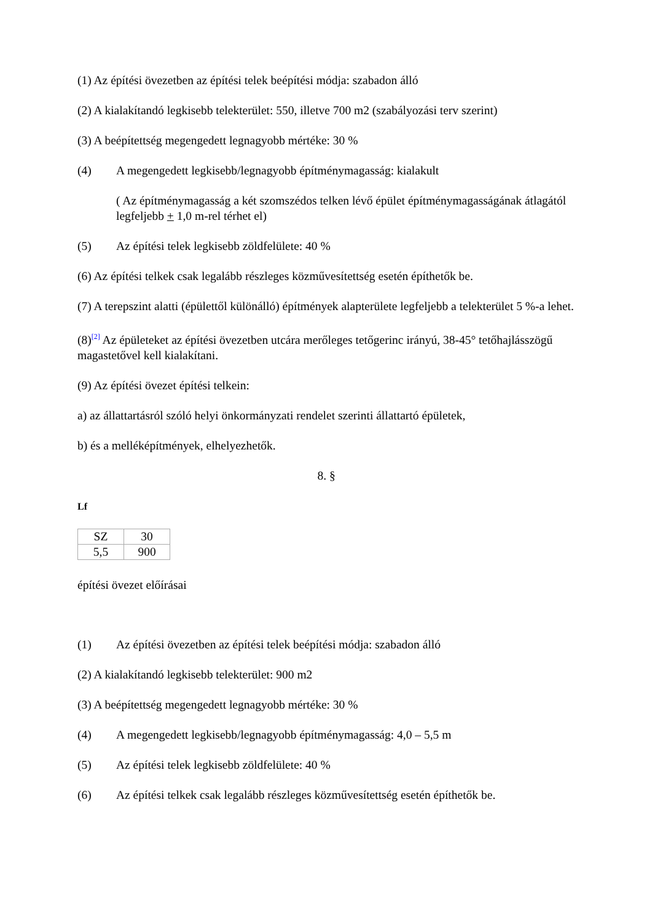(1) Az építési övezetben az építési telek beépítési módja: szabadon álló
(2) A kialakítandó legkisebb telekterület: 550, illetve 700 m2 (szabályozási terv szerint)
(3) A beépítettség megengedett legnagyobb mértéke: 30 %
(4) A megengedett legkisebb/legnagyobb építménymagasság: kialakult
( Az építménymagasság a két szomszédos telken lévő épület építménymagasságának átlagától legfeljebb + 1,0 m-rel térhet el)
(5) Az építési telek legkisebb zöldfelülete: 40 %
(6) Az építési telkek csak legalább részleges közművesítettség esetén építhetők be.
(7) A terepszint alatti (épülettől különálló) építmények alapterülete legfeljebb a telekterület 5 %-a lehet.
(8)<sup>[2]</sup> Az épületeket az építési övezetben utcára merőleges tetőgerinc irányú, 38-45° tetőhajlásszögű magastetővel kell kialakítani.
(9) Az építési övezet építési telkein:
a) az állattartásról szóló helyi önkormányzati rendelet szerinti állattartó épületek,
b) és a melléképítmények, elhelyezhetők.
8. §
Lf
| SZ | 30 |
| 5,5 | 900 |
építési övezet előírásai
(1) Az építési övezetben az építési telek beépítési módja: szabadon álló
(2) A kialakítandó legkisebb telekterület: 900 m2
(3) A beépítettség megengedett legnagyobb mértéke: 30 %
(4) A megengedett legkisebb/legnagyobb építménymagasság: 4,0 – 5,5 m
(5) Az építési telek legkisebb zöldfelülete: 40 %
(6) Az építési telkek csak legalább részleges közművesítettség esetén építhetők be.